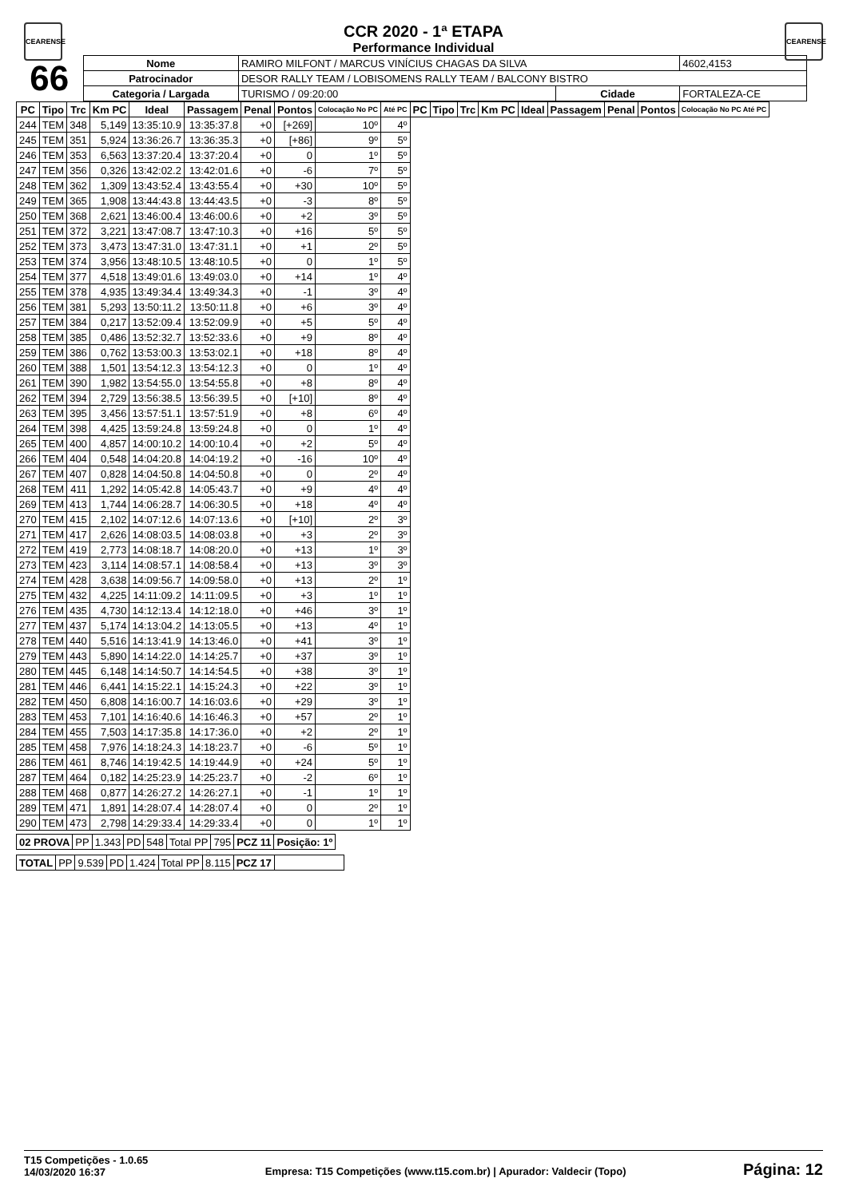CEARENSE CEARENSE
CCR 2020 - 1ª ETAPA
Performance Individual
| 66 | Nome | RAMIRO MILFONT / MARCUS VINÍCIUS CHAGAS DA SILVA | | | 4602,4153 |
| | Patrocinador | DESOR RALLY TEAM / LOBISOMENS RALLY TEAM / BALCONY BISTRO | | | |
| | Categoria / Largada | TURISMO / 09:20:00 | Cidade | FORTALEZA-CE | |
| PC | Tipo | Trc | Km PC | Ideal | Passagem | Penal | Pontos | Colocação No PC | Até PC | PC | Tipo | Trc | Km PC | Ideal | Passagem | Penal | Pontos | Colocação No PC Até PC |
| --- | --- | --- | --- | --- | --- | --- | --- | --- | --- | --- | --- | --- | --- | --- | --- | --- | --- | --- |
| 244 | TEM | 348 | 5,149 | 13:35:10.9 | 13:35:37.8 | +0 | [+269] | 10º | 4º | | | | | | | | | |
| 245 | TEM | 351 | 5,924 | 13:36:26.7 | 13:36:35.3 | +0 | [+86] | 9º | 5º | | | | | | | | | |
| 246 | TEM | 353 | 6,563 | 13:37:20.4 | 13:37:20.4 | +0 | 0 | 1º | 5º | | | | | | | | | |
| 247 | TEM | 356 | 0,326 | 13:42:02.2 | 13:42:01.6 | +0 | -6 | 7º | 5º | | | | | | | | | |
| 248 | TEM | 362 | 1,309 | 13:43:52.4 | 13:43:55.4 | +0 | +30 | 10º | 5º | | | | | | | | | |
| 249 | TEM | 365 | 1,908 | 13:44:43.8 | 13:44:43.5 | +0 | -3 | 8º | 5º | | | | | | | | | |
| 250 | TEM | 368 | 2,621 | 13:46:00.4 | 13:46:00.6 | +0 | +2 | 3º | 5º | | | | | | | | | |
| 251 | TEM | 372 | 3,221 | 13:47:08.7 | 13:47:10.3 | +0 | +16 | 5º | 5º | | | | | | | | | |
| 252 | TEM | 373 | 3,473 | 13:47:31.0 | 13:47:31.1 | +0 | +1 | 2º | 5º | | | | | | | | | |
| 253 | TEM | 374 | 3,956 | 13:48:10.5 | 13:48:10.5 | +0 | 0 | 1º | 5º | | | | | | | | | |
| 254 | TEM | 377 | 4,518 | 13:49:01.6 | 13:49:03.0 | +0 | +14 | 1º | 4º | | | | | | | | | |
| 255 | TEM | 378 | 4,935 | 13:49:34.4 | 13:49:34.3 | +0 | -1 | 3º | 4º | | | | | | | | | |
| 256 | TEM | 381 | 5,293 | 13:50:11.2 | 13:50:11.8 | +0 | +6 | 3º | 4º | | | | | | | | | |
| 257 | TEM | 384 | 0,217 | 13:52:09.4 | 13:52:09.9 | +0 | +5 | 5º | 4º | | | | | | | | | |
| 258 | TEM | 385 | 0,486 | 13:52:32.7 | 13:52:33.6 | +0 | +9 | 8º | 4º | | | | | | | | | |
| 259 | TEM | 386 | 0,762 | 13:53:00.3 | 13:53:02.1 | +0 | +18 | 8º | 4º | | | | | | | | | |
| 260 | TEM | 388 | 1,501 | 13:54:12.3 | 13:54:12.3 | +0 | 0 | 1º | 4º | | | | | | | | | |
| 261 | TEM | 390 | 1,982 | 13:54:55.0 | 13:54:55.8 | +0 | +8 | 8º | 4º | | | | | | | | | |
| 262 | TEM | 394 | 2,729 | 13:56:38.5 | 13:56:39.5 | +0 | [+10] | 8º | 4º | | | | | | | | | |
| 263 | TEM | 395 | 3,456 | 13:57:51.1 | 13:57:51.9 | +0 | +8 | 6º | 4º | | | | | | | | | |
| 264 | TEM | 398 | 4,425 | 13:59:24.8 | 13:59:24.8 | +0 | 0 | 1º | 4º | | | | | | | | | |
| 265 | TEM | 400 | 4,857 | 14:00:10.2 | 14:00:10.4 | +0 | +2 | 5º | 4º | | | | | | | | | |
| 266 | TEM | 404 | 0,548 | 14:04:20.8 | 14:04:19.2 | +0 | -16 | 10º | 4º | | | | | | | | | |
| 267 | TEM | 407 | 0,828 | 14:04:50.8 | 14:04:50.8 | +0 | 0 | 2º | 4º | | | | | | | | | |
| 268 | TEM | 411 | 1,292 | 14:05:42.8 | 14:05:43.7 | +0 | +9 | 4º | 4º | | | | | | | | | |
| 269 | TEM | 413 | 1,744 | 14:06:28.7 | 14:06:30.5 | +0 | +18 | 4º | 4º | | | | | | | | | |
| 270 | TEM | 415 | 2,102 | 14:07:12.6 | 14:07:13.6 | +0 | [+10] | 2º | 3º | | | | | | | | | |
| 271 | TEM | 417 | 2,626 | 14:08:03.5 | 14:08:03.8 | +0 | +3 | 2º | 3º | | | | | | | | | |
| 272 | TEM | 419 | 2,773 | 14:08:18.7 | 14:08:20.0 | +0 | +13 | 1º | 3º | | | | | | | | | |
| 273 | TEM | 423 | 3,114 | 14:08:57.1 | 14:08:58.4 | +0 | +13 | 3º | 3º | | | | | | | | | |
| 274 | TEM | 428 | 3,638 | 14:09:56.7 | 14:09:58.0 | +0 | +13 | 2º | 1º | | | | | | | | | |
| 275 | TEM | 432 | 4,225 | 14:11:09.2 | 14:11:09.5 | +0 | +3 | 1º | 1º | | | | | | | | | |
| 276 | TEM | 435 | 4,730 | 14:12:13.4 | 14:12:18.0 | +0 | +46 | 3º | 1º | | | | | | | | | |
| 277 | TEM | 437 | 5,174 | 14:13:04.2 | 14:13:05.5 | +0 | +13 | 4º | 1º | | | | | | | | | |
| 278 | TEM | 440 | 5,516 | 14:13:41.9 | 14:13:46.0 | +0 | +41 | 3º | 1º | | | | | | | | | |
| 279 | TEM | 443 | 5,890 | 14:14:22.0 | 14:14:25.7 | +0 | +37 | 3º | 1º | | | | | | | | | |
| 280 | TEM | 445 | 6,148 | 14:14:50.7 | 14:14:54.5 | +0 | +38 | 3º | 1º | | | | | | | | | |
| 281 | TEM | 446 | 6,441 | 14:15:22.1 | 14:15:24.3 | +0 | +22 | 3º | 1º | | | | | | | | | |
| 282 | TEM | 450 | 6,808 | 14:16:00.7 | 14:16:03.6 | +0 | +29 | 3º | 1º | | | | | | | | | |
| 283 | TEM | 453 | 7,101 | 14:16:40.6 | 14:16:46.3 | +0 | +57 | 2º | 1º | | | | | | | | | |
| 284 | TEM | 455 | 7,503 | 14:17:35.8 | 14:17:36.0 | +0 | +2 | 2º | 1º | | | | | | | | | |
| 285 | TEM | 458 | 7,976 | 14:18:24.3 | 14:18:23.7 | +0 | -6 | 5º | 1º | | | | | | | | | |
| 286 | TEM | 461 | 8,746 | 14:19:42.5 | 14:19:44.9 | +0 | +24 | 5º | 1º | | | | | | | | | |
| 287 | TEM | 464 | 0,182 | 14:25:23.9 | 14:25:23.7 | +0 | -2 | 6º | 1º | | | | | | | | | |
| 288 | TEM | 468 | 0,877 | 14:26:27.2 | 14:26:27.1 | +0 | -1 | 1º | 1º | | | | | | | | | |
| 289 | TEM | 471 | 1,891 | 14:28:07.4 | 14:28:07.4 | +0 | 0 | 2º | 1º | | | | | | | | | |
| 290 | TEM | 473 | 2,798 | 14:29:33.4 | 14:29:33.4 | +0 | 0 | 1º | 1º | | | | | | | | | |
| 02 PROVA | PP | 1.343 | PD | 548 | Total PP | 795 | PCZ 11 | Posição: 1º |
| TOTAL | PP | 9.539 | PD | 1.424 | Total PP | 8.115 | PCZ 17 | |
T15 Competições - 1.0.65
14/03/2020 16:37
Empresa: T15 Competições (www.t15.com.br) | Apurador: Valdecir (Topo)
Página: 12